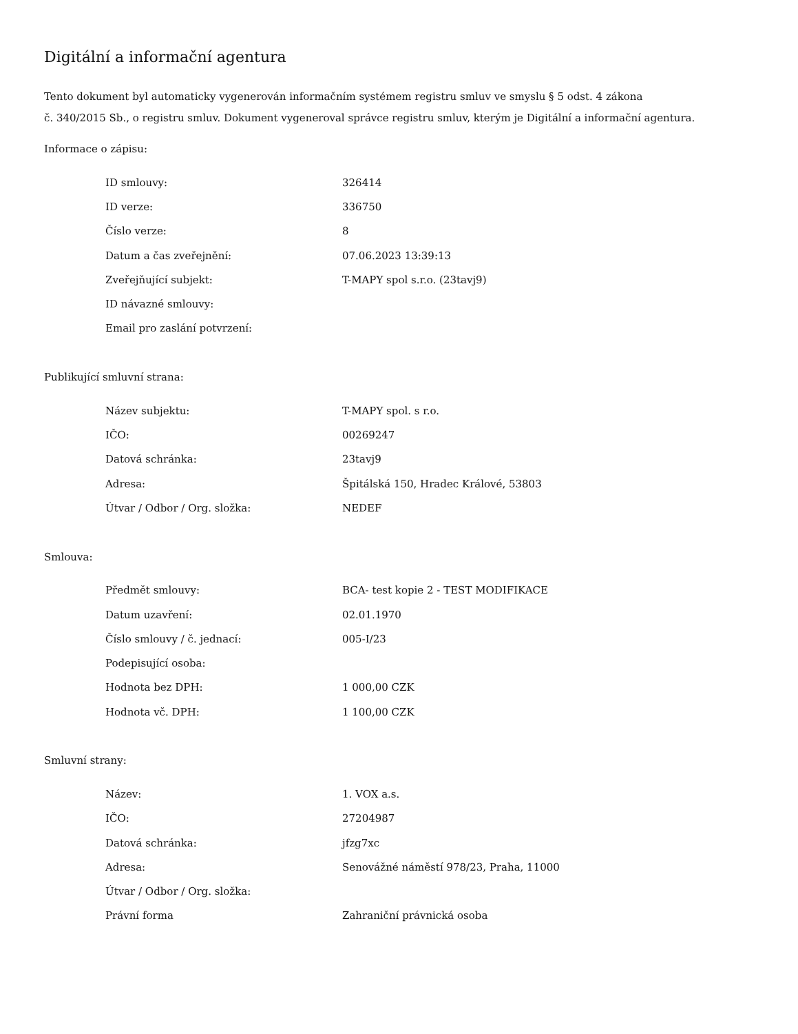Digitální a informační agentura
Tento dokument byl automaticky vygenerován informačním systémem registru smluv ve smyslu § 5 odst. 4 zákona
č. 340/2015 Sb., o registru smluv. Dokument vygeneroval správce registru smluv, kterým je Digitální a informační agentura.
Informace o zápisu:
| ID smlouvy: | 326414 |
| ID verze: | 336750 |
| Číslo verze: | 8 |
| Datum a čas zveřejnění: | 07.06.2023 13:39:13 |
| Zveřejňující subjekt: | T-MAPY spol s.r.o. (23tavj9) |
| ID návazné smlouvy: | |
| Email pro zaslání potvrzení: | |
Publikující smluvní strana:
| Název subjektu: | T-MAPY spol. s r.o. |
| IČO: | 00269247 |
| Datová schránka: | 23tavj9 |
| Adresa: | Špitálská 150, Hradec Králové, 53803 |
| Útvar / Odbor / Org. složka: | NEDEF |
Smlouva:
| Předmět smlouvy: | BCA- test kopie 2 - TEST MODIFIKACE |
| Datum uzavření: | 02.01.1970 |
| Číslo smlouvy / č. jednací: | 005-I/23 |
| Podepisující osoba: | |
| Hodnota bez DPH: | 1 000,00 CZK |
| Hodnota vč. DPH: | 1 100,00 CZK |
Smluvní strany:
| Název: | 1. VOX a.s. |
| IČO: | 27204987 |
| Datová schránka: | jfzg7xc |
| Adresa: | Senovážné náměstí 978/23, Praha, 11000 |
| Útvar / Odbor / Org. složka: | |
| Právní forma | Zahraniční právnická osoba |